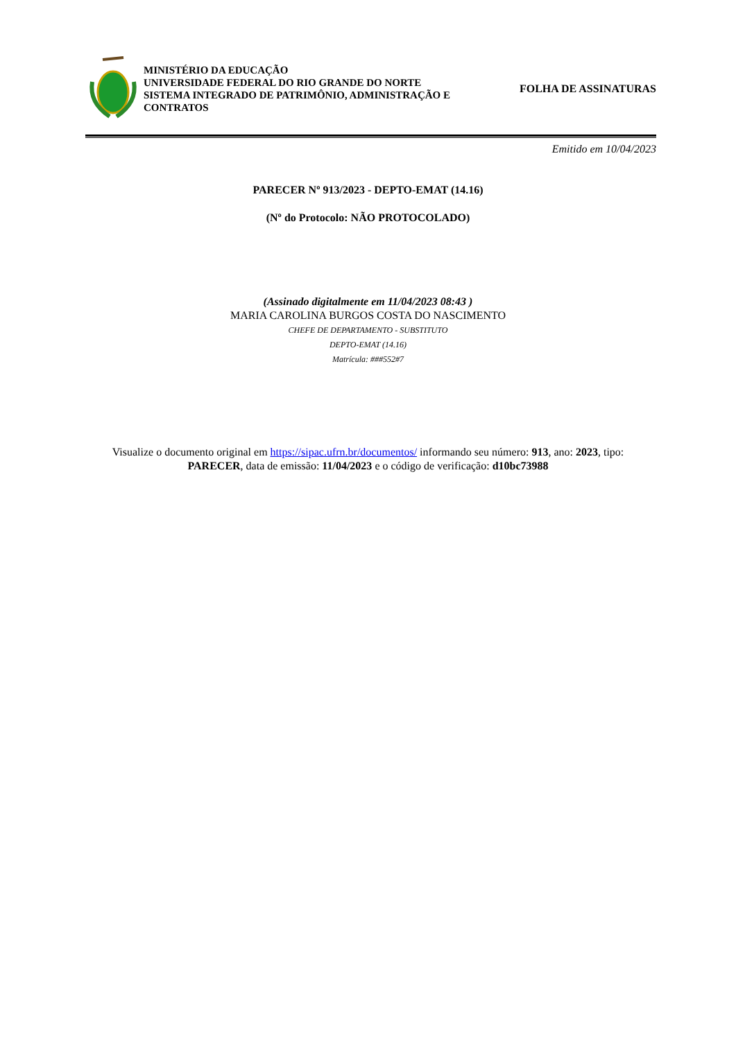MINISTÉRIO DA EDUCAÇÃO
UNIVERSIDADE FEDERAL DO RIO GRANDE DO NORTE
SISTEMA INTEGRADO DE PATRIMÔNIO, ADMINISTRAÇÃO E
CONTRATOS
FOLHA DE ASSINATURAS
Emitido em 10/04/2023
PARECER Nº 913/2023 - DEPTO-EMAT (14.16)
(Nº do Protocolo: NÃO PROTOCOLADO)
(Assinado digitalmente em 11/04/2023 08:43 )
MARIA CAROLINA BURGOS COSTA DO NASCIMENTO
CHEFE DE DEPARTAMENTO - SUBSTITUTO
DEPTO-EMAT (14.16)
Matrícula: ###552#7
Visualize o documento original em https://sipac.ufrn.br/documentos/ informando seu número: 913, ano: 2023, tipo:
PARECER, data de emissão: 11/04/2023 e o código de verificação: d10bc73988